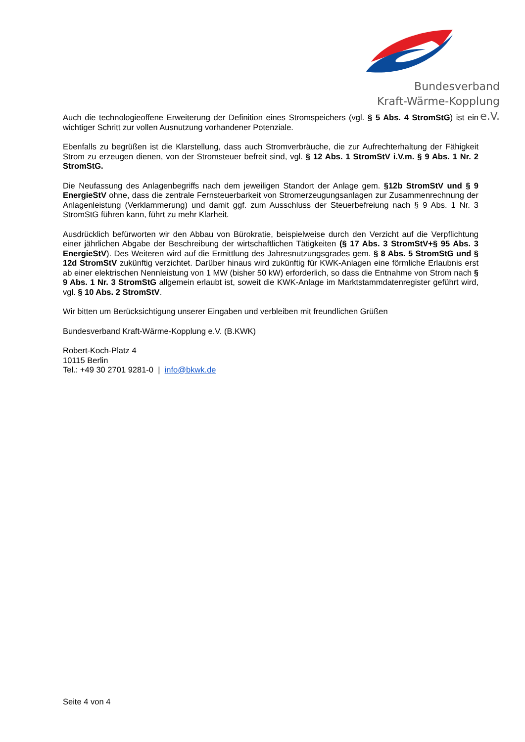Bundesverband
Kraft-Wärme-Kopplung e.V.
Auch die technologieoffene Erweiterung der Definition eines Stromspeichers (vgl. § 5 Abs. 4 StromStG) ist ein wichtiger Schritt zur vollen Ausnutzung vorhandener Potenziale.
Ebenfalls zu begrüßen ist die Klarstellung, dass auch Stromverbräuche, die zur Aufrechterhaltung der Fähigkeit Strom zu erzeugen dienen, von der Stromsteuer befreit sind, vgl. § 12 Abs. 1 StromStV i.V.m. § 9 Abs. 1 Nr. 2 StromStG.
Die Neufassung des Anlagenbegriffs nach dem jeweiligen Standort der Anlage gem. §12b StromStV und § 9 EnergieStV ohne, dass die zentrale Fernsteuerbarkeit von Stromerzeugungsanlagen zur Zusammenrechnung der Anlagenleistung (Verklammerung) und damit ggf. zum Ausschluss der Steuerbefreiung nach § 9 Abs. 1 Nr. 3 StromStG führen kann, führt zu mehr Klarheit.
Ausdrücklich befürworten wir den Abbau von Bürokratie, beispielweise durch den Verzicht auf die Verpflichtung einer jährlichen Abgabe der Beschreibung der wirtschaftlichen Tätigkeiten (§ 17 Abs. 3 StromStV+§ 95 Abs. 3 EnergieStV). Des Weiteren wird auf die Ermittlung des Jahresnutzungsgrades gem. § 8 Abs. 5 StromStG und § 12d StromStV zukünftig verzichtet. Darüber hinaus wird zukünftig für KWK-Anlagen eine förmliche Erlaubnis erst ab einer elektrischen Nennleistung von 1 MW (bisher 50 kW) erforderlich, so dass die Entnahme von Strom nach § 9 Abs. 1 Nr. 3 StromStG allgemein erlaubt ist, soweit die KWK-Anlage im Marktstammdatenregister geführt wird, vgl. § 10 Abs. 2 StromStV.
Wir bitten um Berücksichtigung unserer Eingaben und verbleiben mit freundlichen Grüßen
Bundesverband Kraft-Wärme-Kopplung e.V. (B.KWK)
Robert-Koch-Platz 4
10115 Berlin
Tel.: +49 30 2701 9281-0 | info@bkwk.de
Seite 4 von 4